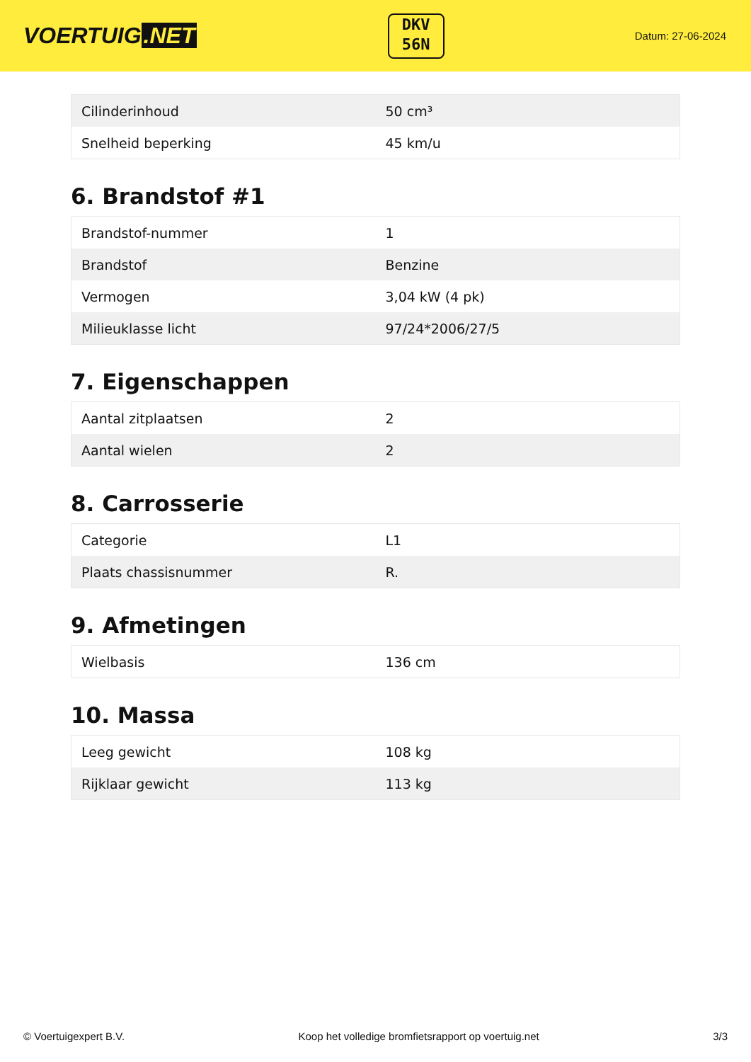VOERTUIG.NET
DKV
56N
Datum: 27-06-2024
| Cilinderinhoud | 50 cm³ |
| Snelheid beperking | 45 km/u |
6. Brandstof #1
| Brandstof-nummer | 1 |
| Brandstof | Benzine |
| Vermogen | 3,04 kW (4 pk) |
| Milieuklasse licht | 97/24*2006/27/5 |
7. Eigenschappen
| Aantal zitplaatsen | 2 |
| Aantal wielen | 2 |
8. Carrosserie
| Categorie | L1 |
| Plaats chassisnummer | R. |
9. Afmetingen
| Wielbasis | 136 cm |
10. Massa
| Leeg gewicht | 108 kg |
| Rijklaar gewicht | 113 kg |
© Voertuigexpert B.V. Koop het volledige bromfietsrapport op voertuig.net 3/3